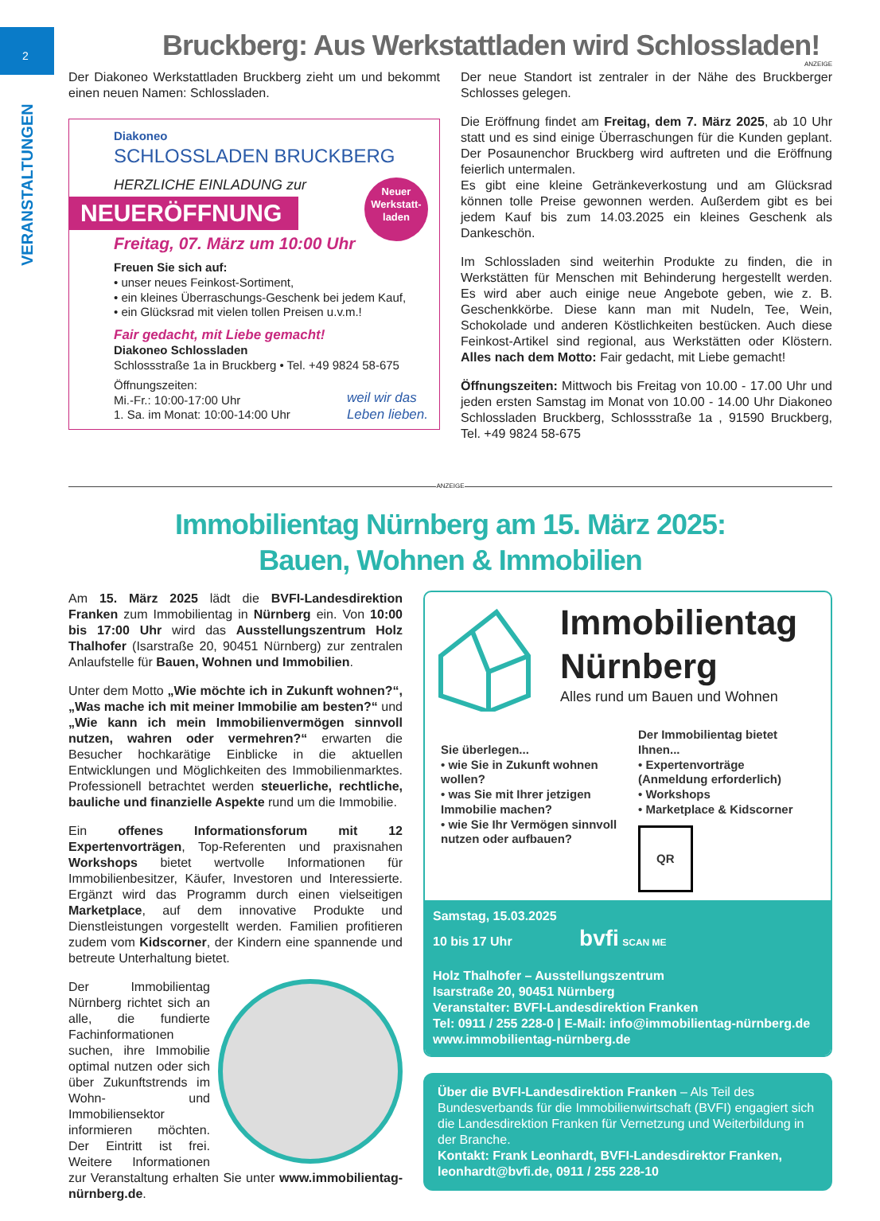2
VERANSTALTUNGEN
ANZEIGE
Bruckberg: Aus Werkstattladen wird Schlossladen!
Der Diakoneo Werkstattladen Bruckberg zieht um und bekommt einen neuen Namen: Schlossladen.
Diakoneo
SCHLOSSLADEN BRUCKBERG
HERZLICHE EINLADUNG zur
NEUERÖFFNUNG
Neuer Werkstatt-laden
Freitag, 07. März um 10:00 Uhr
Freuen Sie sich auf:
• unser neues Feinkost-Sortiment,
• ein kleines Überraschungs-Geschenk bei jedem Kauf,
• ein Glücksrad mit vielen tollen Preisen u.v.m.!
Fair gedacht, mit Liebe gemacht!
Diakoneo Schlossladen
Schlossstraße 1a in Bruckberg • Tel. +49 9824 58-675
Öffnungszeiten:
Mi.-Fr.: 10:00-17:00 Uhr
1. Sa. im Monat: 10:00-14:00 Uhr
weil wir das
Leben lieben.
Der neue Standort ist zentraler in der Nähe des Bruckberger Schlosses gelegen.
Die Eröffnung findet am Freitag, dem 7. März 2025, ab 10 Uhr statt und es sind einige Überraschungen für die Kunden geplant. Der Posaunenchor Bruckberg wird auftreten und die Eröffnung feierlich untermalen.
Es gibt eine kleine Getränkeverkostung und am Glücksrad können tolle Preise gewonnen werden. Außerdem gibt es bei jedem Kauf bis zum 14.03.2025 ein kleines Geschenk als Dankeschön.
Im Schlossladen sind weiterhin Produkte zu finden, die in Werkstätten für Menschen mit Behinderung hergestellt werden. Es wird aber auch einige neue Angebote geben, wie z. B. Geschenkkörbe. Diese kann man mit Nudeln, Tee, Wein, Schokolade und anderen Köstlichkeiten bestücken. Auch diese Feinkost-Artikel sind regional, aus Werkstätten oder Klöstern. Alles nach dem Motto: Fair gedacht, mit Liebe gemacht!
Öffnungszeiten: Mittwoch bis Freitag von 10.00 - 17.00 Uhr und jeden ersten Samstag im Monat von 10.00 - 14.00 Uhr Diakoneo Schlossladen Bruckberg, Schlossstraße 1a , 91590 Bruckberg, Tel. +49 9824 58-675
ANZEIGE
Immobilientag Nürnberg am 15. März 2025:
Bauen, Wohnen & Immobilien
Am 15. März 2025 lädt die BVFI-Landesdirektion Franken zum Immobilientag in Nürnberg ein. Von 10:00 bis 17:00 Uhr wird das Ausstellungszentrum Holz Thalhofer (Isarstraße 20, 90451 Nürnberg) zur zentralen Anlaufstelle für Bauen, Wohnen und Immobilien.
Unter dem Motto „Wie möchte ich in Zukunft wohnen?“, „Was mache ich mit meiner Immobilie am besten?“ und „Wie kann ich mein Immobilienvermögen sinnvoll nutzen, wahren oder vermehren?“ erwarten die Besucher hochkarätige Einblicke in die aktuellen Entwicklungen und Möglichkeiten des Immobilienmarktes. Professionell betrachtet werden steuerliche, rechtliche, bauliche und finanzielle Aspekte rund um die Immobilie.
Ein offenes Informationsforum mit 12 Expertenvorträgen, Top-Referenten und praxisnahen Workshops bietet wertvolle Informationen für Immobilienbesitzer, Käufer, Investoren und Interessierte. Ergänzt wird das Programm durch einen vielseitigen Marketplace, auf dem innovative Produkte und Dienstleistungen vorgestellt werden. Familien profitieren zudem vom Kidscorner, der Kindern eine spannende und betreute Unterhaltung bietet.
Der Immobilientag Nürnberg richtet sich an alle, die fundierte Fachinformationen suchen, ihre Immobilie optimal nutzen oder sich über Zukunftstrends im Wohn- und Immobiliensektor informieren möchten. Der Eintritt ist frei. Weitere Informationen zur Veranstaltung erhalten Sie unter www.immobilientag-nürnberg.de.
Immobilientag
Nürnberg
Alles rund um Bauen und Wohnen
Sie überlegen...
• wie Sie in Zukunft wohnen wollen?
• was Sie mit Ihrer jetzigen Immobilie machen?
• wie Sie Ihr Vermögen sinnvoll nutzen oder aufbauen?
Der Immobilientag bietet Ihnen...
• Expertenvorträge (Anmeldung erforderlich)
• Workshops
• Marketplace & Kidscorner
QR
Samstag, 15.03.2025
10 bis 17 Uhr bvfi SCAN ME
Holz Thalhofer – Ausstellungszentrum
Isarstraße 20, 90451 Nürnberg
Veranstalter: BVFI-Landesdirektion Franken
Tel: 0911 / 255 228-0 | E-Mail: info@immobilientag-nürnberg.de
www.immobilientag-nürnberg.de
Über die BVFI-Landesdirektion Franken – Als Teil des Bundesverbands für die Immobilienwirtschaft (BVFI) engagiert sich die Landesdirektion Franken für Vernetzung und Weiterbildung in der Branche.
Kontakt: Frank Leonhardt, BVFI-Landesdirektor Franken, leonhardt@bvfi.de, 0911 / 255 228-10